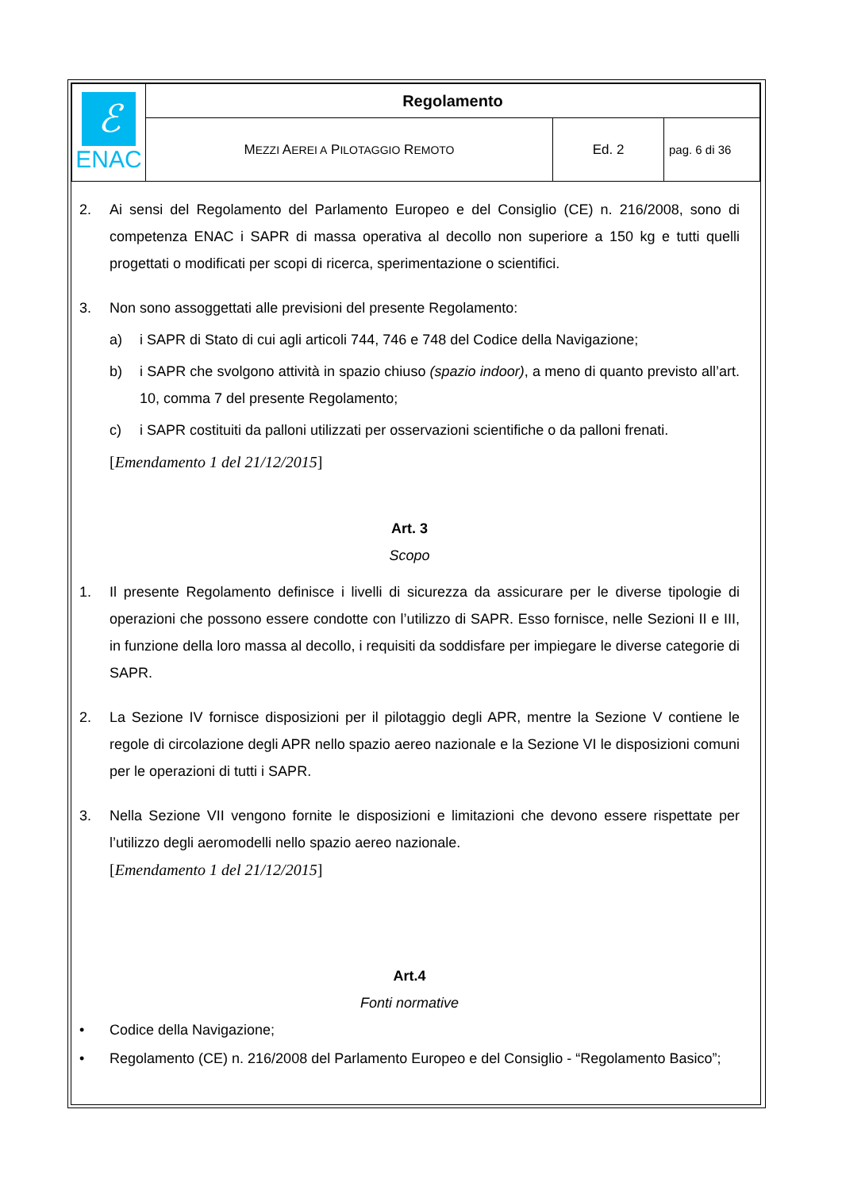| ℰ ENAC | Regolamento | | |
| | M EZZI A EREI A P ILOTAGGIO R EMOTO | Ed. 2 | pag. 6 di 36 |
2. Ai sensi del Regolamento del Parlamento Europeo e del Consiglio (CE) n. 216/2008, sono di competenza ENAC i SAPR di massa operativa al decollo non superiore a 150 kg e tutti quelli progettati o modificati per scopi di ricerca, sperimentazione o scientifici.
3. Non sono assoggettati alle previsioni del presente Regolamento:
a) i SAPR di Stato di cui agli articoli 744, 746 e 748 del Codice della Navigazione;
b) i SAPR che svolgono attività in spazio chiuso (spazio indoor), a meno di quanto previsto all’art. 10, comma 7 del presente Regolamento;
c) i SAPR costituiti da palloni utilizzati per osservazioni scientifiche o da palloni frenati.
[Emendamento 1 del 21/12/2015]
Art. 3
Scopo
1. Il presente Regolamento definisce i livelli di sicurezza da assicurare per le diverse tipologie di operazioni che possono essere condotte con l’utilizzo di SAPR. Esso fornisce, nelle Sezioni II e III, in funzione della loro massa al decollo, i requisiti da soddisfare per impiegare le diverse categorie di SAPR.
2. La Sezione IV fornisce disposizioni per il pilotaggio degli APR, mentre la Sezione V contiene le regole di circolazione degli APR nello spazio aereo nazionale e la Sezione VI le disposizioni comuni per le operazioni di tutti i SAPR.
3. Nella Sezione VII vengono fornite le disposizioni e limitazioni che devono essere rispettate per l’utilizzo degli aeromodelli nello spazio aereo nazionale.
[Emendamento 1 del 21/12/2015]
Art.4
Fonti normative
• Codice della Navigazione;
• Regolamento (CE) n. 216/2008 del Parlamento Europeo e del Consiglio - “Regolamento Basico”;